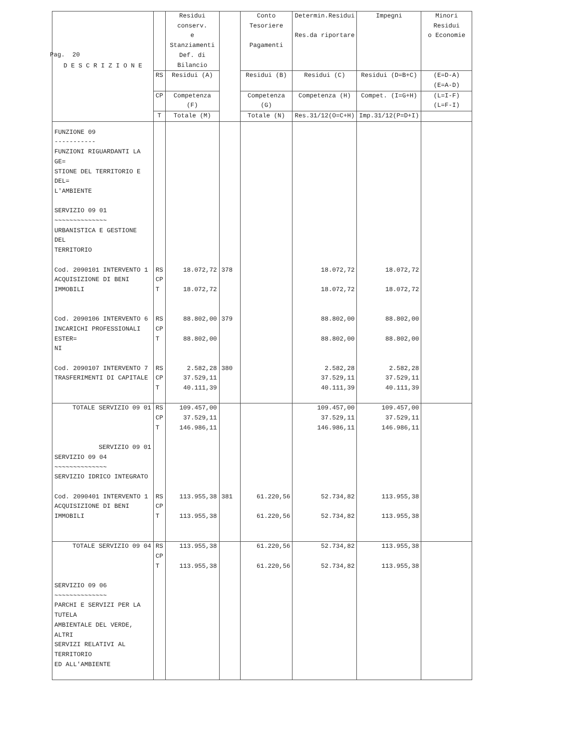Pag. 20
| D E S C R I Z I O N E | | Residui conserv. e Stanziamenti Def. di Bilancio | | Conto Tesoriere Pagamenti | Determin.Residui Res.da riportare | Impegni | Minori Residui o Economie |
| --- | --- | --- | --- | --- | --- | --- | --- |
| | RS | Residui (A) | | Residui (B) | Residui (C) | Residui (D=B+C) | (E=D-A) (E=A-D) |
| | CP | Competenza (F) | | Competenza (G) | Competenza (H) | Compet. (I=G+H) | (L=I-F) (L=F-I) |
| | T | Totale (M) | | Totale (N) | Res.31/12(O=C+H) | Imp.31/12(P=D+I) | |
| FUNZIONE 09 ----------- FUNZIONI RIGUARDANTI LA GE= STIONE DEL TERRITORIO E DEL= L'AMBIENTE SERVIZIO 09 01 ~~~~~~~~~~~~~~ URBANISTICA E GESTIONE DEL TERRITORIO | | | | | | | |
| Cod. 2090101 INTERVENTO 1 ACQUISIZIONE DI BENI IMMOBILI | RS CP T | 18.072,72 18.072,72 | 378 | | 18.072,72 18.072,72 | 18.072,72 18.072,72 | |
| Cod. 2090106 INTERVENTO 6 INCARICHI PROFESSIONALI ESTER= NI | RS CP T | 88.802,00 88.802,00 | 379 | | 88.802,00 88.802,00 | 88.802,00 88.802,00 | |
| Cod. 2090107 INTERVENTO 7 TRASFERIMENTI DI CAPITALE | RS CP T | 2.582,28 37.529,11 40.111,39 | 380 | | 2.582,28 37.529,11 40.111,39 | 2.582,28 37.529,11 40.111,39 | |
| TOTALE SERVIZIO 09 01 SERVIZIO 09 01 | RS CP T | 109.457,00 37.529,11 146.986,11 | | | 109.457,00 37.529,11 146.986,11 | 109.457,00 37.529,11 146.986,11 | |
| SERVIZIO 09 04 ~~~~~~~~~~~~~~ SERVIZIO IDRICO INTEGRATO | | | | | | | |
| Cod. 2090401 INTERVENTO 1 ACQUISIZIONE DI BENI IMMOBILI | RS CP T | 113.955,38 113.955,38 | 381 | 61.220,56 61.220,56 | 52.734,82 52.734,82 | 113.955,38 113.955,38 | |
| TOTALE SERVIZIO 09 04 | RS CP T | 113.955,38 113.955,38 | | 61.220,56 61.220,56 | 52.734,82 52.734,82 | 113.955,38 113.955,38 | |
| SERVIZIO 09 06 ~~~~~~~~~~~~~~ PARCHI E SERVIZI PER LA TUTELA AMBIENTALE DEL VERDE, ALTRI SERVIZI RELATIVI AL TERRITORIO ED ALL'AMBIENTE | | | | | | | |